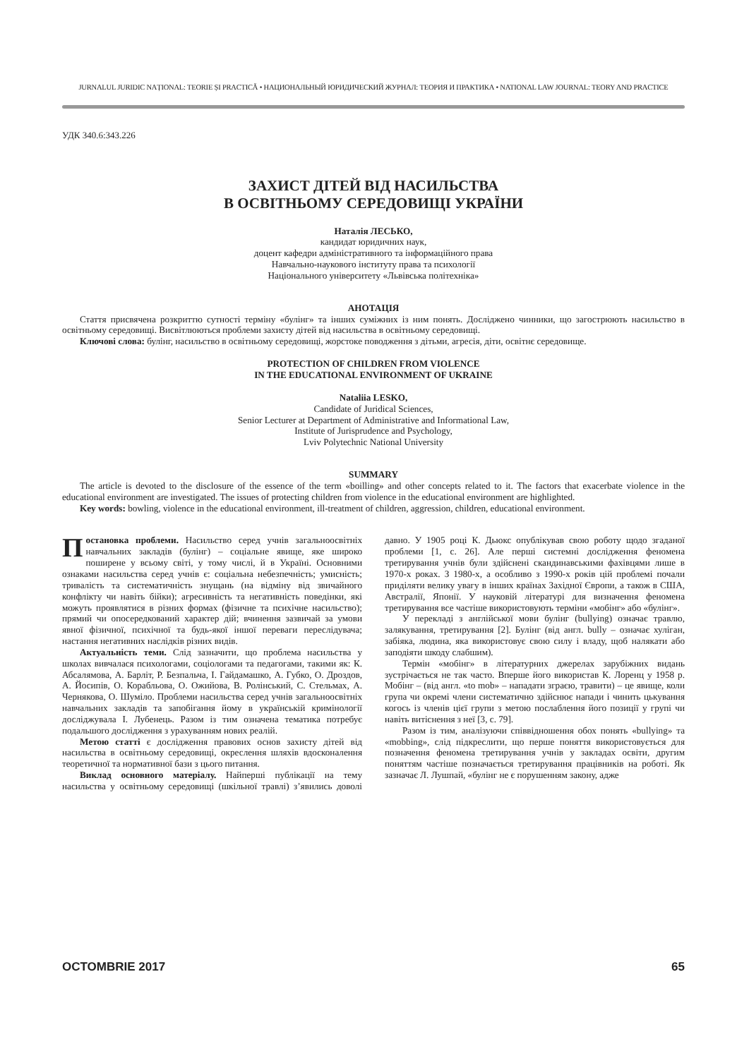JURNALUL JURIDIC NAȚIONAL: TEORIE ȘI PRACTICĂ • НАЦИОНАЛЬНЫЙ ЮРИДИЧЕСКИЙ ЖУРНАЛ: ТЕОРИЯ И ПРАКТИКА • NATIONAL LAW JOURNAL: TEORY AND PRACTICE
УДК 340.6:343.226
ЗАХИСТ ДІТЕЙ ВІД НАСИЛЬСТВА
В ОСВІТНЬОМУ СЕРЕДОВИЩІ УКРАЇНИ
Наталія ЛЕСЬКО,
кандидат юридичних наук,
доцент кафедри адміністративного та інформаційного права
Навчально-наукового інституту права та психології
Національного університету «Львівська політехніка»
АНОТАЦІЯ
Стаття присвячена розкриттю сутності терміну «булінг» та інших суміжних із ним понять. Досліджено чинники, що загострюють насильство в освітньому середовищі. Висвітлюються проблеми захисту дітей від насильства в освітньому середовищі.
Ключові слова: булінг, насильство в освітньому середовищі, жорстоке поводження з дітьми, агресія, діти, освітнє середовище.
PROTECTION OF CHILDREN FROM VIOLENCE
IN THE EDUCATIONAL ENVIRONMENT OF UKRAINE
Nataliia LESKO,
Candidate of Juridical Sciences,
Senior Lecturer at Department of Administrative and Informational Law,
Institute of Jurisprudence and Psychology,
Lviv Polytechnic National University
SUMMARY
The article is devoted to the disclosure of the essence of the term «boilling» and other concepts related to it. The factors that exacerbate violence in the educational environment are investigated. The issues of protecting children from violence in the educational environment are highlighted.
Key words: bowling, violence in the educational environment, ill-treatment of children, aggression, children, educational environment.
Постановка проблеми. Насильство серед учнів загальноосвітніх навчальних закладів (булінг) – соціальне явище, яке широко поширене у всьому світі, у тому числі, й в Україні. Основними ознаками насильства серед учнів є: соціальна небезпечність; умисність; тривалість та систематичність знущань (на відміну від звичайного конфлікту чи навіть бійки); агресивність та негативність поведінки, які можуть проявлятися в різних формах (фізичне та психічне насильство); прямий чи опосередкований характер дій; вчинення зазвичай за умови явної фізичної, психічної та будь-якої іншої переваги переслідувача; настання негативних наслідків різних видів.
Актуальність теми. Слід зазначити, що проблема насильства у школах вивчалася психологами, соціологами та педагогами, такими як: К. Абсалямова, А. Барліт, Р. Безпальча, І. Гайдамашко, А. Губко, О. Дроздов, А. Йосипів, О. Корабльова, О. Ожийова, В. Ролінський, С. Стельмах, А. Чернякова, О. Шуміло. Проблеми насильства серед учнів загальноосвітніх навчальних закладів та запобігання йому в українській кримінології досліджувала І. Лубенець. Разом із тим означена тематика потребує подальшого дослідження з урахуванням нових реалій.
Метою статті є дослідження правових основ захисту дітей від насильства в освітньому середовищі, окреслення шляхів вдосконалення теоретичної та нормативної бази з цього питання.
Виклад основного матеріалу. Найперші публікації на тему насильства у освітньому середовищі (шкільної травлі) з’явились доволі давно. У 1905 році К. Дьюкс опублікував свою роботу щодо згаданої проблеми [1, с. 26]. Але перші системні дослідження феномена третирування учнів були здійснені скандинавськими фахівцями лише в 1970-х роках. З 1980-х, а особливо з 1990-х років цій проблемі почали приділяти велику увагу в інших країнах Західної Європи, а також в США, Австралії, Японії. У науковій літературі для визначення феномена третирування все частіше використовують терміни «мобінг» або «булінг».
У перекладі з англійської мови булінг (bullying) означає травлю, залякування, третирування [2]. Булінг (від англ. bully – означає хуліган, забіяка, людина, яка використовує свою силу і владу, щоб налякати або заподіяти шкоду слабшим).
Термін «мобінг» в літературних джерелах зарубіжних видань зустрічається не так часто. Вперше його використав К. Лоренц у 1958 р. Мобінг – (від англ. «to mob» – нападати зграєю, травити) – це явище, коли група чи окремі члени систематично здійснює напади і чинить цькування когось із членів цієї групи з метою послаблення його позиції у групі чи навіть витіснення з неї [3, с. 79].
Разом із тим, аналізуючи співвідношення обох понять «bullying» та «mobbing», слід підкреслити, що перше поняття використовується для позначення феномена третирування учнів у закладах освіти, другим поняттям частіше позначається третирування працівників на роботі. Як зазначає Л. Лушпай, «булінг не є порушенням закону, адже
OCTOMBRIE 2017 65